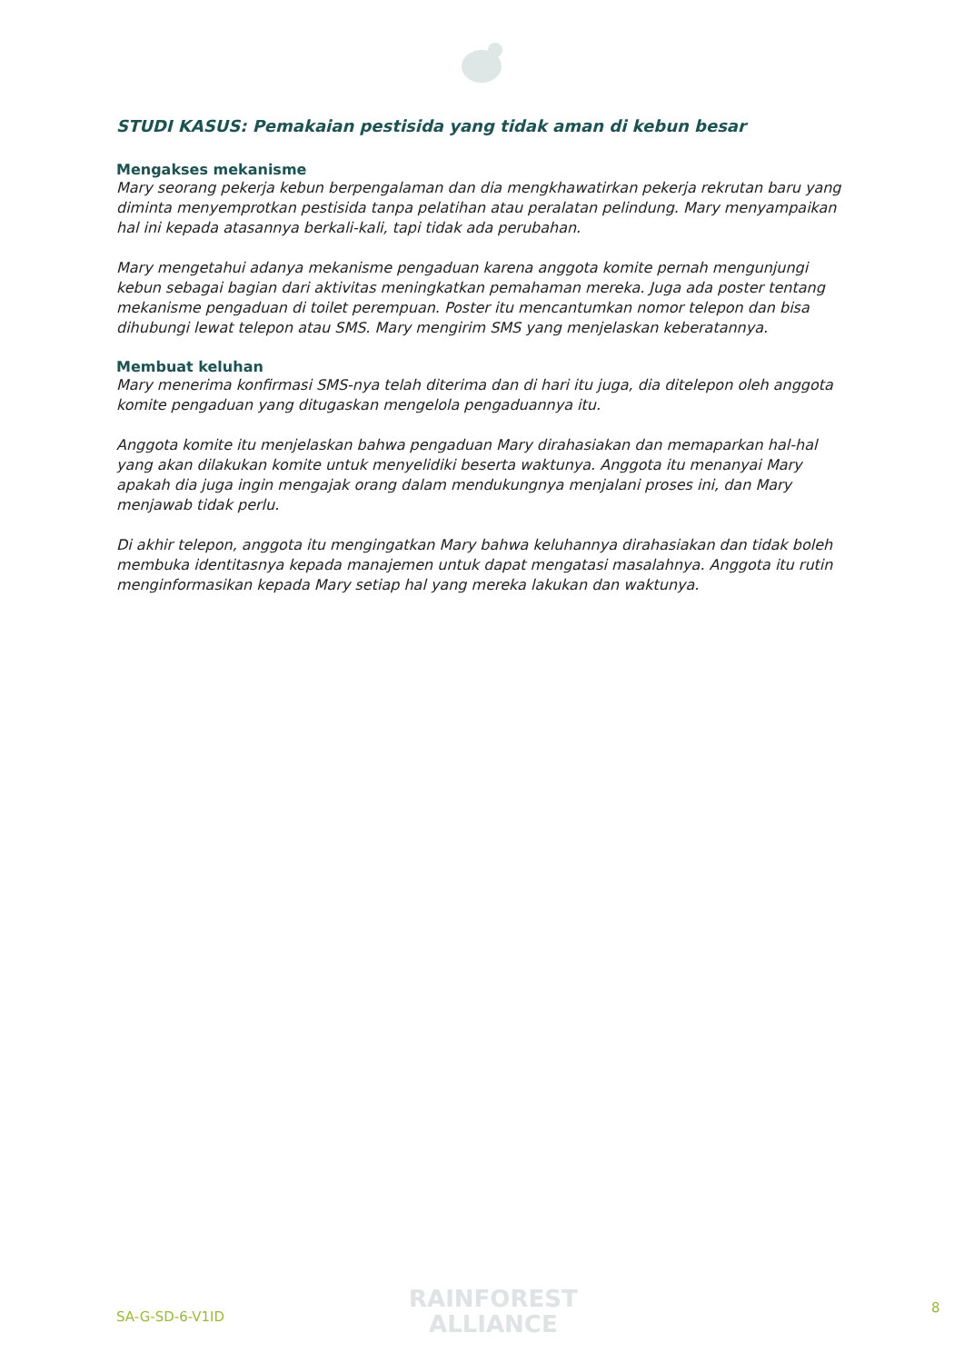STUDI KASUS: Pemakaian pestisida yang tidak aman di kebun besar
Mengakses mekanisme
Mary seorang pekerja kebun berpengalaman dan dia mengkhawatirkan pekerja rekrutan baru yang diminta menyemprotkan pestisida tanpa pelatihan atau peralatan pelindung. Mary menyampaikan hal ini kepada atasannya berkali-kali, tapi tidak ada perubahan.
Mary mengetahui adanya mekanisme pengaduan karena anggota komite pernah mengunjungi kebun sebagai bagian dari aktivitas meningkatkan pemahaman mereka. Juga ada poster tentang mekanisme pengaduan di toilet perempuan. Poster itu mencantumkan nomor telepon dan bisa dihubungi lewat telepon atau SMS. Mary mengirim SMS yang menjelaskan keberatannya.
Membuat keluhan
Mary menerima konfirmasi SMS-nya telah diterima dan di hari itu juga, dia ditelepon oleh anggota komite pengaduan yang ditugaskan mengelola pengaduannya itu.
Anggota komite itu menjelaskan bahwa pengaduan Mary dirahasiakan dan memaparkan hal-hal yang akan dilakukan komite untuk menyelidiki beserta waktunya. Anggota itu menanyai Mary apakah dia juga ingin mengajak orang dalam mendukungnya menjalani proses ini, dan Mary menjawab tidak perlu.
Di akhir telepon, anggota itu mengingatkan Mary bahwa keluhannya dirahasiakan dan tidak boleh membuka identitasnya kepada manajemen untuk dapat mengatasi masalahnya. Anggota itu rutin menginformasikan kepada Mary setiap hal yang mereka lakukan dan waktunya.
SA-G-SD-6-V1ID
RAINFOREST
ALLIANCE
8